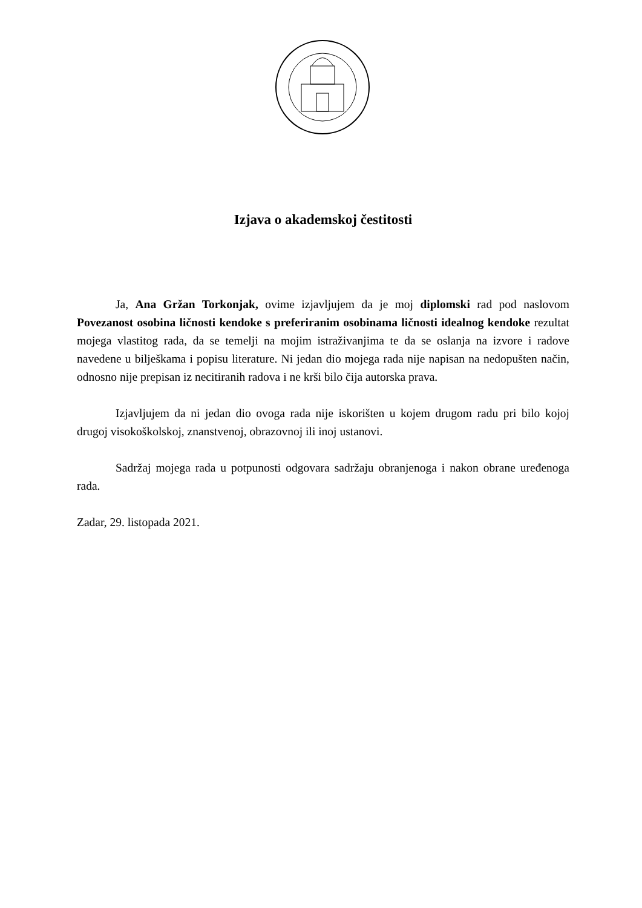Izjava o akademskoj čestitosti
Ja, Ana Gržan Torkonjak, ovime izjavljujem da je moj diplomski rad pod naslovom Povezanost osobina ličnosti kendoke s preferiranim osobinama ličnosti idealnog kendoke rezultat mojega vlastitog rada, da se temelji na mojim istraživanjima te da se oslanja na izvore i radove navedene u bilješkama i popisu literature. Ni jedan dio mojega rada nije napisan na nedopušten način, odnosno nije prepisan iz necitiranih radova i ne krši bilo čija autorska prava.
Izjavljujem da ni jedan dio ovoga rada nije iskorišten u kojem drugom radu pri bilo kojoj drugoj visokoškolskoj, znanstvenoj, obrazovnoj ili inoj ustanovi.
Sadržaj mojega rada u potpunosti odgovara sadržaju obranjenoga i nakon obrane uređenoga rada.
Zadar, 29. listopada 2021.